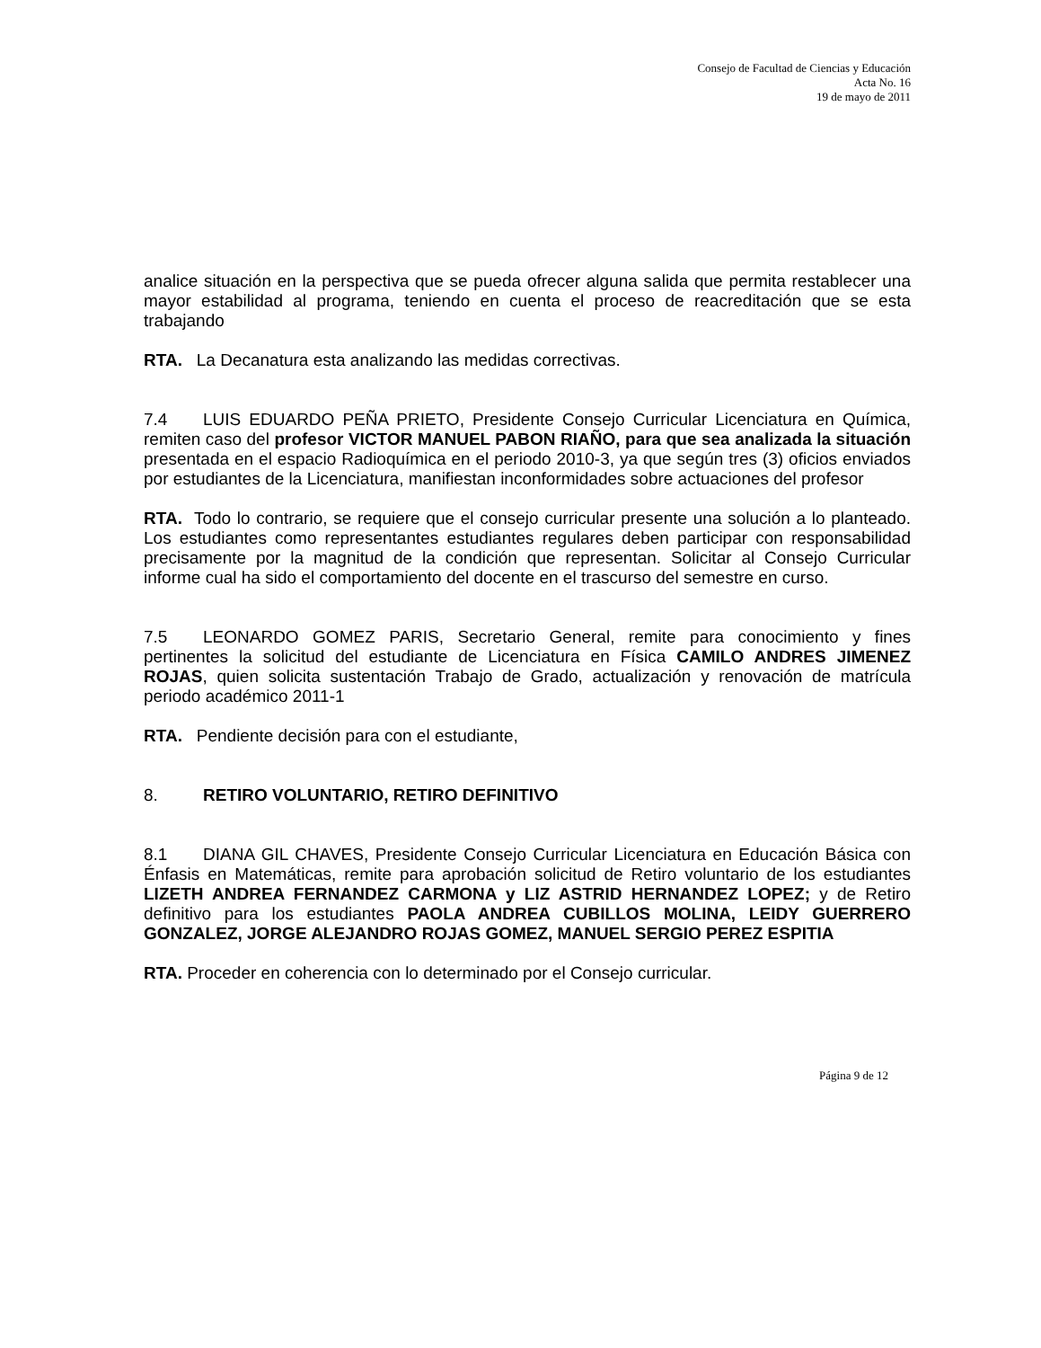Consejo de Facultad de Ciencias y Educación
Acta No. 16
19 de mayo de 2011
analice situación en la perspectiva que se pueda ofrecer alguna salida que permita restablecer una mayor estabilidad al programa, teniendo en cuenta el proceso de reacreditación que se esta trabajando
RTA. La Decanatura esta analizando las medidas correctivas.
7.4 LUIS EDUARDO PEÑA PRIETO, Presidente Consejo Curricular Licenciatura en Química, remiten caso del profesor VICTOR MANUEL PABON RIAÑO, para que sea analizada la situación presentada en el espacio Radioquímica en el periodo 2010-3, ya que según tres (3) oficios enviados por estudiantes de la Licenciatura, manifiestan inconformidades sobre actuaciones del profesor
RTA. Todo lo contrario, se requiere que el consejo curricular presente una solución a lo planteado. Los estudiantes como representantes estudiantes regulares deben participar con responsabilidad precisamente por la magnitud de la condición que representan. Solicitar al Consejo Curricular informe cual ha sido el comportamiento del docente en el trascurso del semestre en curso.
7.5 LEONARDO GOMEZ PARIS, Secretario General, remite para conocimiento y fines pertinentes la solicitud del estudiante de Licenciatura en Física CAMILO ANDRES JIMENEZ ROJAS, quien solicita sustentación Trabajo de Grado, actualización y renovación de matrícula periodo académico 2011-1
RTA. Pendiente decisión para con el estudiante,
8. RETIRO VOLUNTARIO, RETIRO DEFINITIVO
8.1 DIANA GIL CHAVES, Presidente Consejo Curricular Licenciatura en Educación Básica con Énfasis en Matemáticas, remite para aprobación solicitud de Retiro voluntario de los estudiantes LIZETH ANDREA FERNANDEZ CARMONA y LIZ ASTRID HERNANDEZ LOPEZ; y de Retiro definitivo para los estudiantes PAOLA ANDREA CUBILLOS MOLINA, LEIDY GUERRERO GONZALEZ, JORGE ALEJANDRO ROJAS GOMEZ, MANUEL SERGIO PEREZ ESPITIA
RTA. Proceder en coherencia con lo determinado por el Consejo curricular.
Página 9 de 12